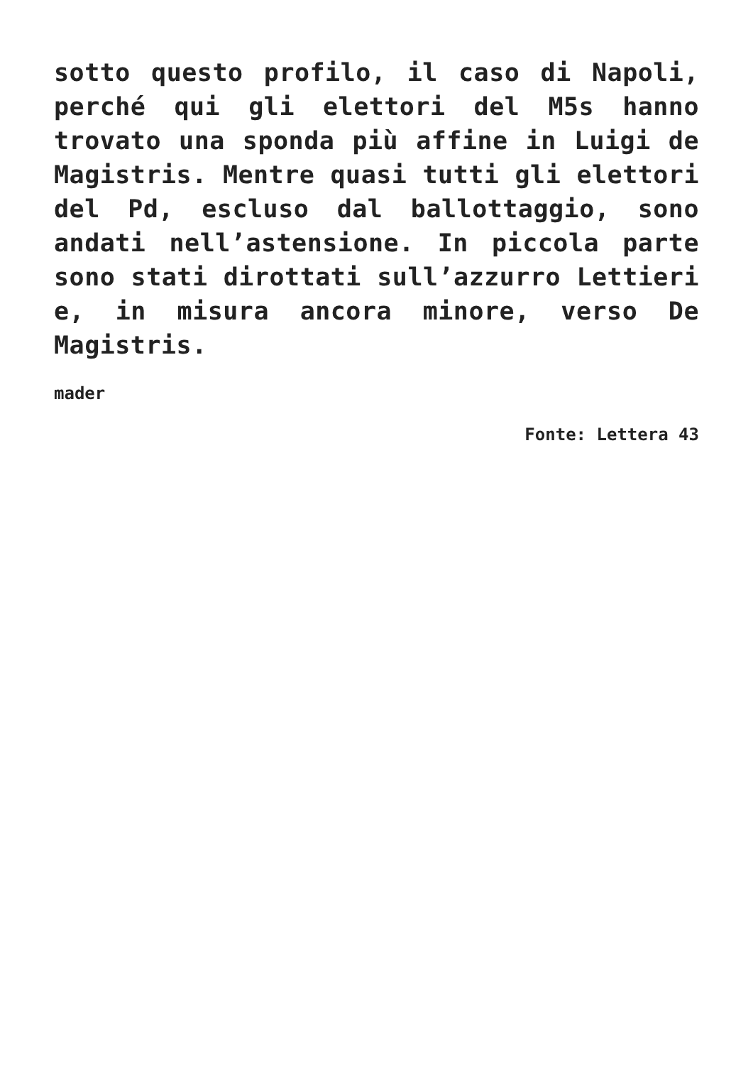sotto questo profilo, il caso di Napoli, perché qui gli elettori del M5s hanno trovato una sponda più affine in Luigi de Magistris. Mentre quasi tutti gli elettori del Pd, escluso dal ballottaggio, sono andati nell’astensione. In piccola parte sono stati dirottati sull’azzurro Lettieri e, in misura ancora minore, verso De Magistris.
mader
Fonte: Lettera 43